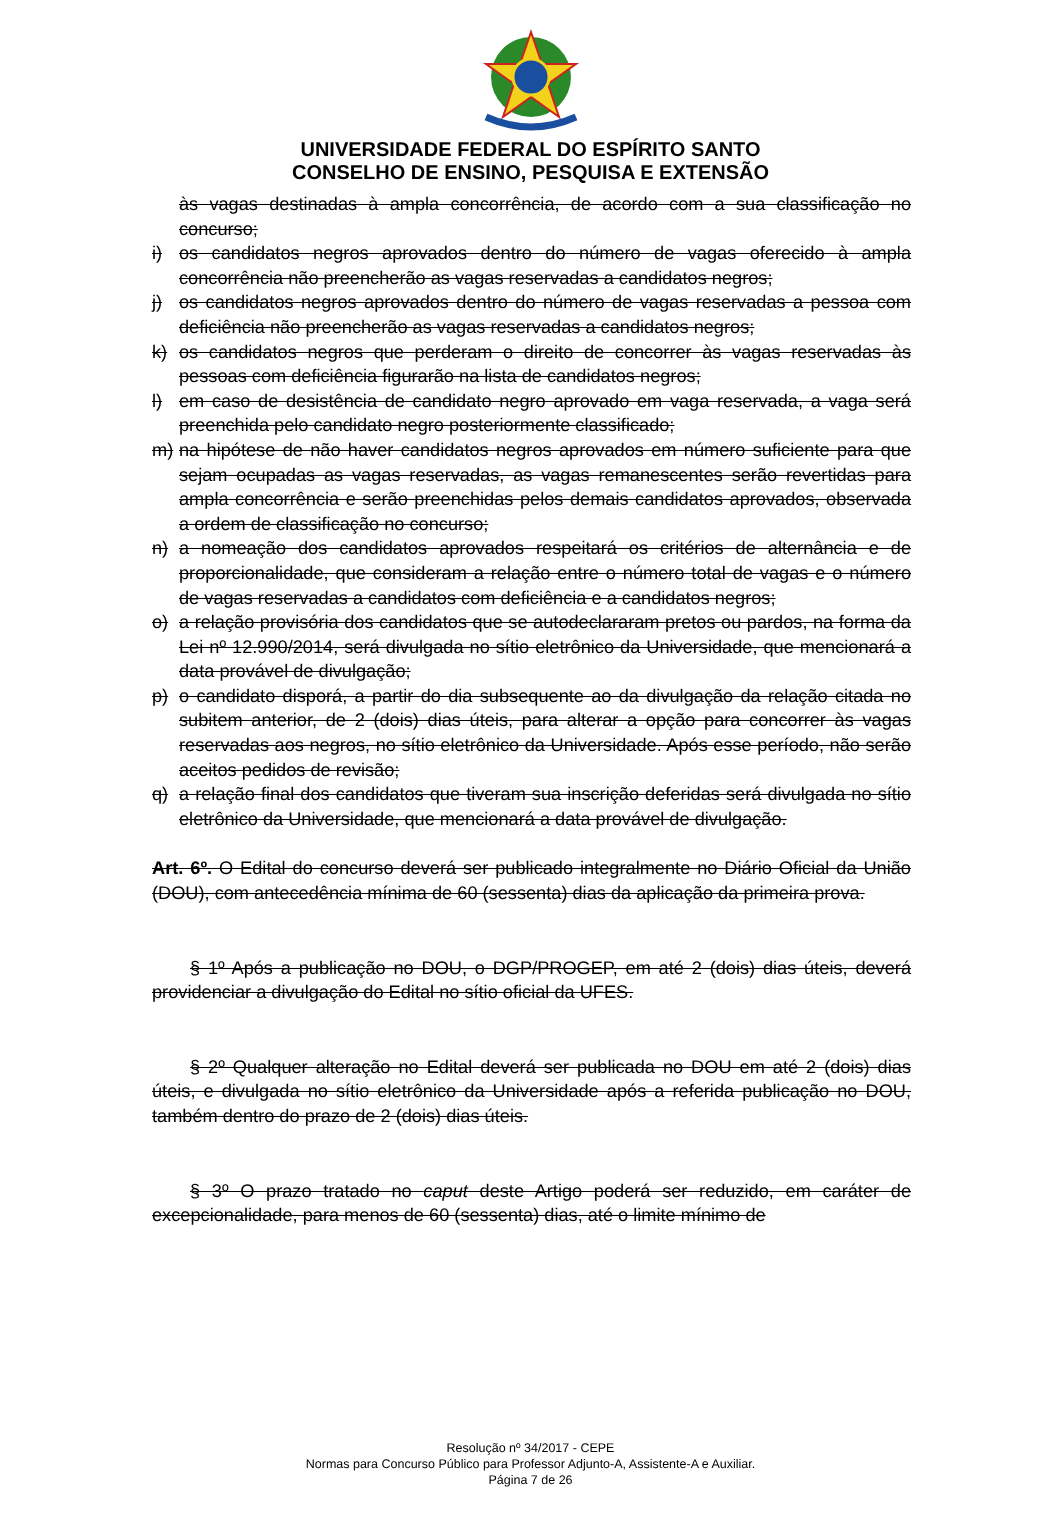UNIVERSIDADE FEDERAL DO ESPÍRITO SANTO
CONSELHO DE ENSINO, PESQUISA E EXTENSÃO
às vagas destinadas à ampla concorrência, de acordo com a sua classificação no concurso;
i) os candidatos negros aprovados dentro do número de vagas oferecido à ampla concorrência não preencherão as vagas reservadas a candidatos negros;
j) os candidatos negros aprovados dentro do número de vagas reservadas a pessoa com deficiência não preencherão as vagas reservadas a candidatos negros;
k) os candidatos negros que perderam o direito de concorrer às vagas reservadas às pessoas com deficiência figurarão na lista de candidatos negros;
l) em caso de desistência de candidato negro aprovado em vaga reservada, a vaga será preenchida pelo candidato negro posteriormente classificado;
m) na hipótese de não haver candidatos negros aprovados em número suficiente para que sejam ocupadas as vagas reservadas, as vagas remanescentes serão revertidas para ampla concorrência e serão preenchidas pelos demais candidatos aprovados, observada a ordem de classificação no concurso;
n) a nomeação dos candidatos aprovados respeitará os critérios de alternância e de proporcionalidade, que consideram a relação entre o número total de vagas e o número de vagas reservadas a candidatos com deficiência e a candidatos negros;
o) a relação provisória dos candidatos que se autodeclararam pretos ou pardos, na forma da Lei nº 12.990/2014, será divulgada no sítio eletrônico da Universidade, que mencionará a data provável de divulgação;
p) o candidato disporá, a partir do dia subsequente ao da divulgação da relação citada no subitem anterior, de 2 (dois) dias úteis, para alterar a opção para concorrer às vagas reservadas aos negros, no sítio eletrônico da Universidade. Após esse período, não serão aceitos pedidos de revisão;
q) a relação final dos candidatos que tiveram sua inscrição deferidas será divulgada no sítio eletrônico da Universidade, que mencionará a data provável de divulgação.
Art. 6º. O Edital do concurso deverá ser publicado integralmente no Diário Oficial da União (DOU), com antecedência mínima de 60 (sessenta) dias da aplicação da primeira prova.
§ 1º Após a publicação no DOU, o DGP/PROGEP, em até 2 (dois) dias úteis, deverá providenciar a divulgação do Edital no sítio oficial da UFES.
§ 2º Qualquer alteração no Edital deverá ser publicada no DOU em até 2 (dois) dias úteis, e divulgada no sítio eletrônico da Universidade após a referida publicação no DOU, também dentro do prazo de 2 (dois) dias úteis.
§ 3º O prazo tratado no caput deste Artigo poderá ser reduzido, em caráter de excepcionalidade, para menos de 60 (sessenta) dias, até o limite mínimo de
Resolução nº 34/2017 - CEPE
Normas para Concurso Público para Professor Adjunto-A, Assistente-A e Auxiliar.
Página 7 de 26